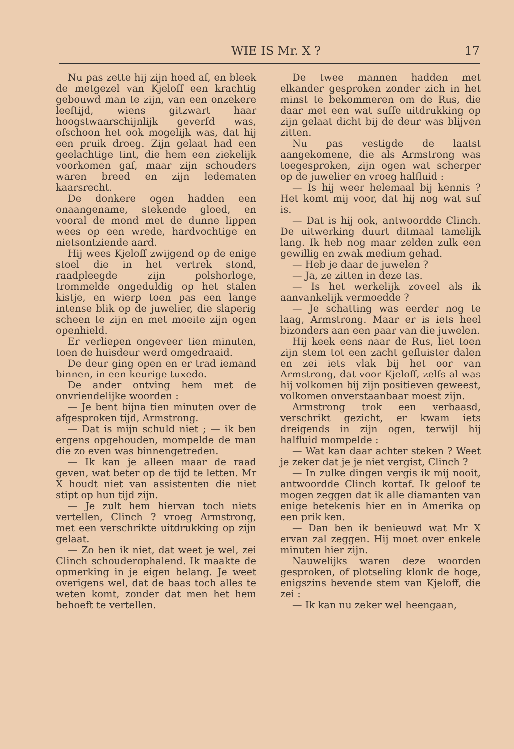WIE IS Mr. X ? 17
Nu pas zette hij zijn hoed af, en bleek de metgezel van Kjeloff een krachtig gebouwd man te zijn, van een onzekere leeftijd, wiens gitzwart haar hoogstwaarschijnlijk geverfd was, ofschoon het ook mogelijk was, dat hij een pruik droeg. Zijn gelaat had een geelachtige tint, die hem een ziekelijk voorkomen gaf, maar zijn schouders waren breed en zijn ledematen kaarsrecht.
De donkere ogen hadden een onaangename, stekende gloed, en vooral de mond met de dunne lippen wees op een wrede, hardvochtige en nietsontziende aard.
Hij wees Kjeloff zwijgend op de enige stoel die in het vertrek stond, raadpleegde zijn polshorloge, trommelde ongeduldig op het stalen kistje, en wierp toen pas een lange intense blik op de juwelier, die slaperig scheen te zijn en met moeite zijn ogen openhield.
Er verliepen ongeveer tien minuten, toen de huisdeur werd omgedraaid.
De deur ging open en er trad iemand binnen, in een keurige tuxedo.
De ander ontving hem met de onvriendelijke woorden :
— Je bent bijna tien minuten over de afgesproken tijd, Armstrong.
— Dat is mijn schuld niet ; — ik ben ergens opgehouden, mompelde de man die zo even was binnengetreden.
— Ik kan je alleen maar de raad geven, wat beter op de tijd te letten. Mr X houdt niet van assistenten die niet stipt op hun tijd zijn.
— Je zult hem hiervan toch niets vertellen, Clinch ? vroeg Armstrong, met een verschrikte uitdrukking op zijn gelaat.
— Zo ben ik niet, dat weet je wel, zei Clinch schouderophalend. Ik maakte de opmerking in je eigen belang. Je weet overigens wel, dat de baas toch alles te weten komt, zonder dat men het hem behoeft te vertellen.
De twee mannen hadden met elkander gesproken zonder zich in het minst te bekommeren om de Rus, die daar met een wat suffe uitdrukking op zijn gelaat dicht bij de deur was blijven zitten.
Nu pas vestigde de laatst aangekomene, die als Armstrong was toegesproken, zijn ogen wat scherper op de juwelier en vroeg halfluid :
— Is hij weer helemaal bij kennis ? Het komt mij voor, dat hij nog wat suf is.
— Dat is hij ook, antwoordde Clinch. De uitwerking duurt ditmaal tamelijk lang. Ik heb nog maar zelden zulk een gewillig en zwak medium gehad.
— Heb je daar de juwelen ?
— Ja, ze zitten in deze tas.
— Is het werkelijk zoveel als ik aanvankelijk vermoedde ?
— Je schatting was eerder nog te laag, Armstrong. Maar er is iets heel bizonders aan een paar van die juwelen.
Hij keek eens naar de Rus, liet toen zijn stem tot een zacht gefluister dalen en zei iets vlak bij het oor van Armstrong, dat voor Kjeloff, zelfs al was hij volkomen bij zijn positieven geweest, volkomen onverstaanbaar moest zijn.
Armstrong trok een verbaasd, verschrikt gezicht, er kwam iets dreigends in zijn ogen, terwijl hij halfluid mompelde :
— Wat kan daar achter steken ? Weet je zeker dat je je niet vergist, Clinch ?
— In zulke dingen vergis ik mij nooit, antwoordde Clinch kortaf. Ik geloof te mogen zeggen dat ik alle diamanten van enige betekenis hier en in Amerika op een prik ken.
— Dan ben ik benieuwd wat Mr X ervan zal zeggen. Hij moet over enkele minuten hier zijn.
Nauwelijks waren deze woorden gesproken, of plotseling klonk de hoge, enigszins bevende stem van Kjeloff, die zei :
— Ik kan nu zeker wel heengaan,